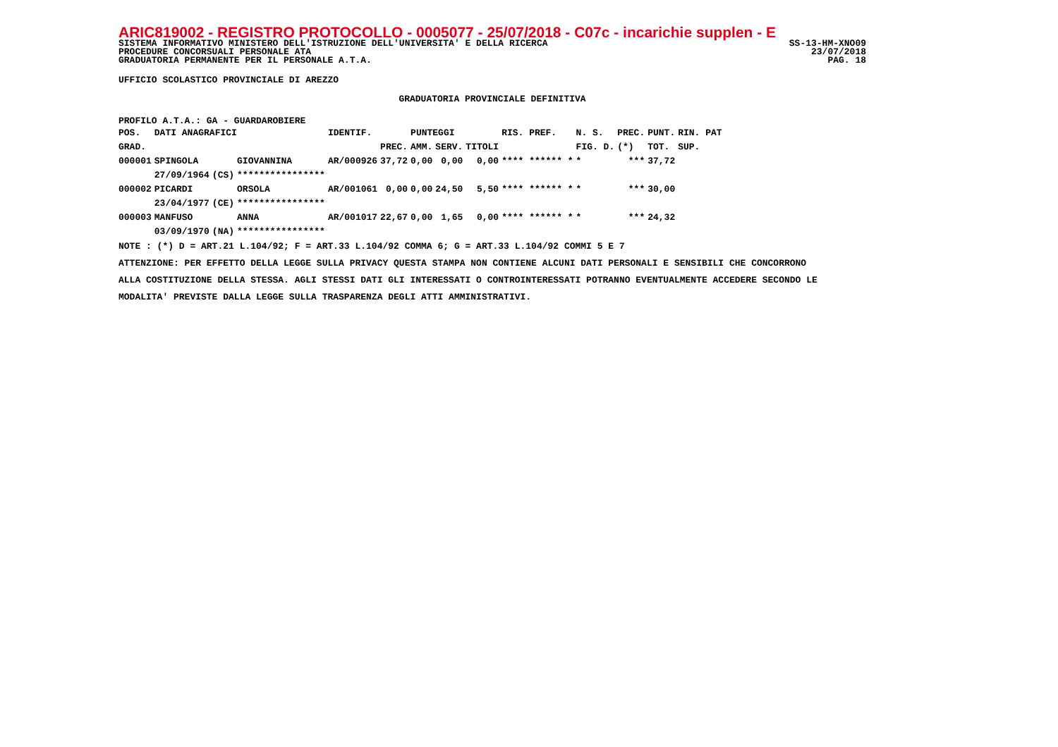ARIC819002 - REGISTRO PROTOCOLLO - 0005077 - 25/07/2018 - C07c - incarichie supplen - E
SISTEMA INFORMATIVO MINISTERO DELL'ISTRUZIONE DELL'UNIVERSITA' E DELLA RICERCA SS-13-HM-XNO09
PROCEDURE CONCORSUALI PERSONALE ATA 23/07/2018
GRADUATORIA PERMANENTE PER IL PERSONALE A.T.A. PAG. 18
UFFICIO SCOLASTICO PROVINCIALE DI AREZZO
GRADUATORIA PROVINCIALE DEFINITIVA
PROFILO A.T.A.: GA - GUARDAROBIERE
| POS. | DATI ANAGRAFICI | | | IDENTIF. | | PUNTEGGI | | | RIS. PREF. | N. S. | PREC. | PUNT. | RIN. PAT |
| --- | --- | --- | --- | --- | --- | --- | --- | --- | --- | --- | --- | --- | --- |
| GRAD. | | | | | PREC. | AMM. | SERV. | TITOLI | | FIG. D. | (*) | TOT. | SUP. |
| 000001 | SPINGOLA | | GIOVANNINA | AR/000926 | 37,72 | 0,00 | 0,00 | 0,00 | **** ****** * | * | *** | 37,72 | |
| | 27/09/1964 | (CS) | **************** | | | | | | | | | | |
| 000002 | PICARDI | | ORSOLA | AR/001061 | 0,00 | 0,00 | 24,50 | 5,50 | **** ****** * | * | *** | 30,00 | |
| | 23/04/1977 | (CE) | **************** | | | | | | | | | | |
| 000003 | MANFUSO | | ANNA | AR/001017 | 22,67 | 0,00 | 1,65 | 0,00 | **** ****** * | * | *** | 24,32 | |
| | 03/09/1970 | (NA) | **************** | | | | | | | | | | |
NOTE : (*) D = ART.21 L.104/92; F = ART.33 L.104/92 COMMA 6; G = ART.33 L.104/92 COMMI 5 E 7
ATTENZIONE: PER EFFETTO DELLA LEGGE SULLA PRIVACY QUESTA STAMPA NON CONTIENE ALCUNI DATI PERSONALI E SENSIBILI CHE CONCORRONO
ALLA COSTITUZIONE DELLA STESSA. AGLI STESSI DATI GLI INTERESSATI O CONTROINTERESSATI POTRANNO EVENTUALMENTE ACCEDERE SECONDO LE
MODALITA' PREVISTE DALLA LEGGE SULLA TRASPARENZA DEGLI ATTI AMMINISTRATIVI.